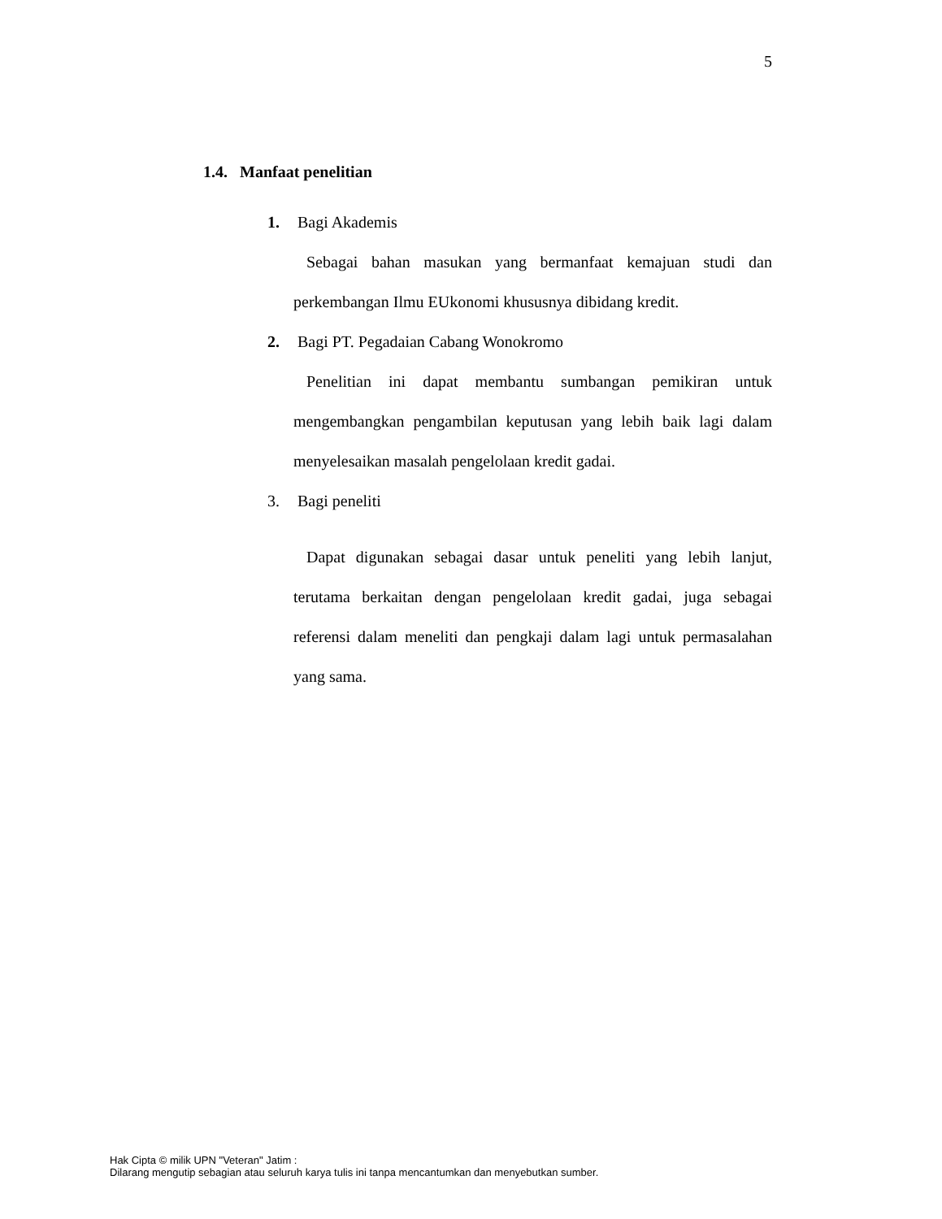5
1.4. Manfaat penelitian
1. Bagi Akademis
Sebagai bahan masukan yang bermanfaat kemajuan studi dan perkembangan Ilmu EUkonomi khususnya dibidang kredit.
2. Bagi PT. Pegadaian Cabang Wonokromo
Penelitian ini dapat membantu sumbangan pemikiran untuk mengembangkan pengambilan keputusan yang lebih baik lagi dalam menyelesaikan masalah pengelolaan kredit gadai.
3. Bagi peneliti
Dapat digunakan sebagai dasar untuk peneliti yang lebih lanjut, terutama berkaitan dengan pengelolaan kredit gadai, juga sebagai referensi dalam meneliti dan pengkaji dalam lagi untuk permasalahan yang sama.
Hak Cipta © milik UPN "Veteran" Jatim :
Dilarang mengutip sebagian atau seluruh karya tulis ini tanpa mencantumkan dan menyebutkan sumber.